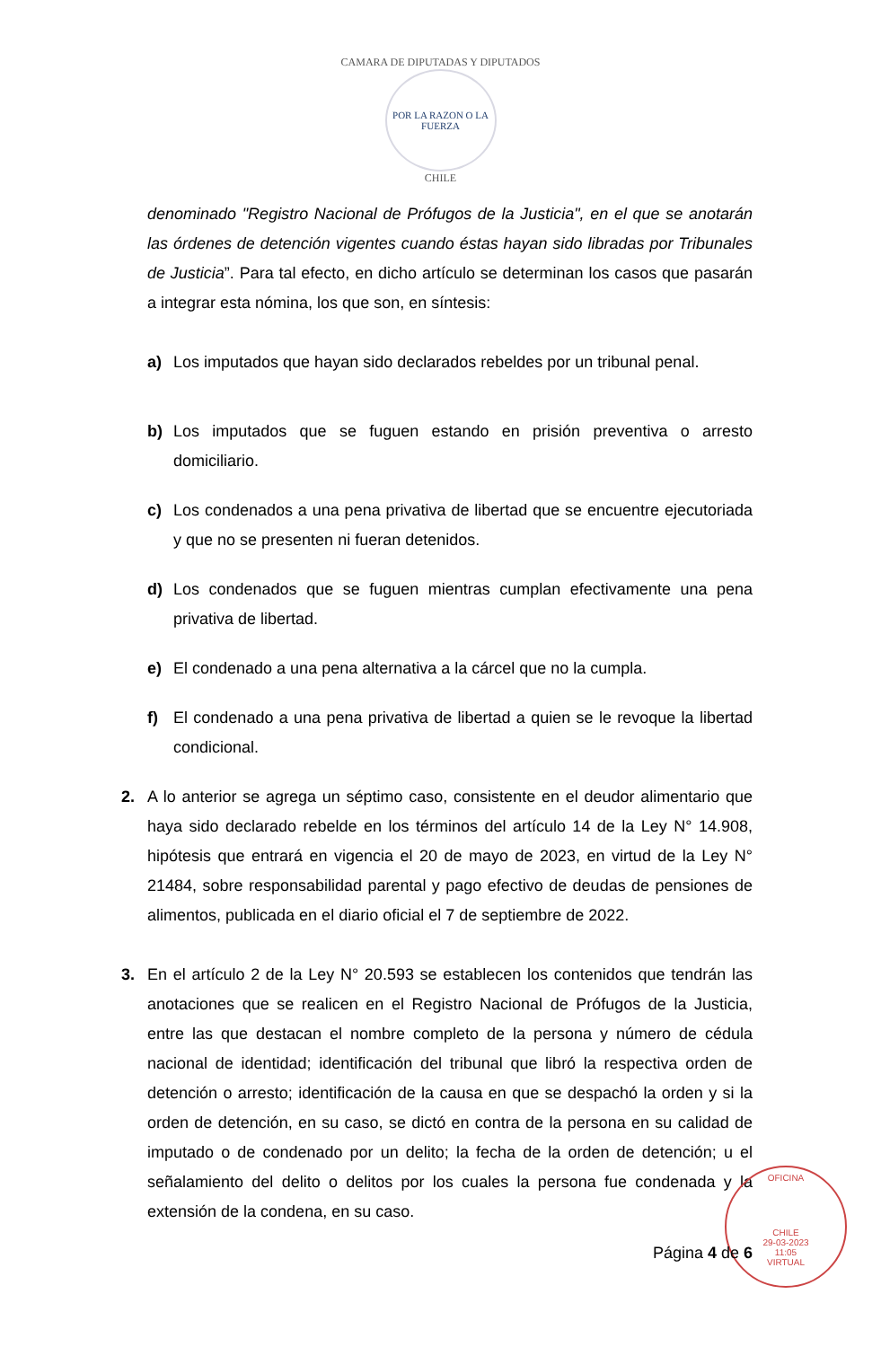CAMARA DE DIPUTADAS Y DIPUTADOS
POR LA RAZON O LA FUERZA
CHILE
denominado "Registro Nacional de Prófugos de la Justicia", en el que se anotarán las órdenes de detención vigentes cuando éstas hayan sido libradas por Tribunales de Justicia”. Para tal efecto, en dicho artículo se determinan los casos que pasarán a integrar esta nómina, los que son, en síntesis:
a) Los imputados que hayan sido declarados rebeldes por un tribunal penal.
b) Los imputados que se fuguen estando en prisión preventiva o arresto domiciliario.
c) Los condenados a una pena privativa de libertad que se encuentre ejecutoriada y que no se presenten ni fueran detenidos.
d) Los condenados que se fuguen mientras cumplan efectivamente una pena privativa de libertad.
e) El condenado a una pena alternativa a la cárcel que no la cumpla.
f) El condenado a una pena privativa de libertad a quien se le revoque la libertad condicional.
2. A lo anterior se agrega un séptimo caso, consistente en el deudor alimentario que haya sido declarado rebelde en los términos del artículo 14 de la Ley N° 14.908, hipótesis que entrará en vigencia el 20 de mayo de 2023, en virtud de la Ley N° 21484, sobre responsabilidad parental y pago efectivo de deudas de pensiones de alimentos, publicada en el diario oficial el 7 de septiembre de 2022.
3. En el artículo 2 de la Ley N° 20.593 se establecen los contenidos que tendrán las anotaciones que se realicen en el Registro Nacional de Prófugos de la Justicia, entre las que destacan el nombre completo de la persona y número de cédula nacional de identidad; identificación del tribunal que libró la respectiva orden de detención o arresto; identificación de la causa en que se despachó la orden y si la orden de detención, en su caso, se dictó en contra de la persona en su calidad de imputado o de condenado por un delito; la fecha de la orden de detención; u el señalamiento del delito o delitos por los cuales la persona fue condenada y la extensión de la condena, en su caso.
OFICINA
CHILE
29-03-2023
11:05
VIRTUAL
Página 4 de 6